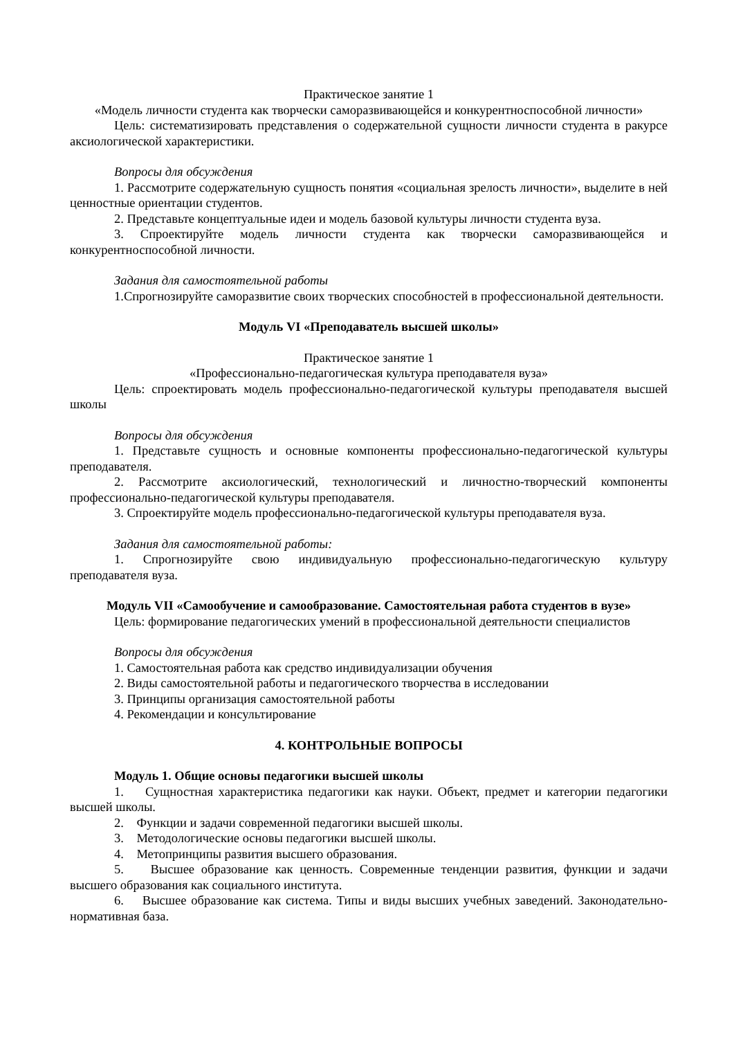Практическое занятие 1
«Модель личности студента как творчески саморазвивающейся и конкурентноспособной личности»
Цель: систематизировать представления о содержательной сущности личности студента в ракурсе аксиологической характеристики.
Вопросы для обсуждения
1. Рассмотрите содержательную сущность понятия «социальная зрелость личности», выделите в ней ценностные ориентации студентов.
2. Представьте концептуальные идеи и модель базовой культуры личности студента вуза.
3. Спроектируйте модель личности студента как творчески саморазвивающейся и конкурентноспособной личности.
Задания для самостоятельной работы
1.Спрогнозируйте саморазвитие своих творческих способностей в профессиональной деятельности.
Модуль VI «Преподаватель высшей школы»
Практическое занятие 1
«Профессионально-педагогическая культура преподавателя вуза»
Цель: спроектировать модель профессионально-педагогической культуры преподавателя высшей школы
Вопросы для обсуждения
1. Представьте сущность и основные компоненты профессионально-педагогической культуры преподавателя.
2. Рассмотрите аксиологический, технологический и личностно-творческий компоненты профессионально-педагогической культуры преподавателя.
3. Спроектируйте модель профессионально-педагогической культуры преподавателя вуза.
Задания для самостоятельной работы:
1. Спрогнозируйте свою индивидуальную профессионально-педагогическую культуру преподавателя вуза.
Модуль VII «Самообучение и самообразование. Самостоятельная работа студентов в вузе»
Цель: формирование педагогических умений в профессиональной деятельности специалистов
Вопросы для обсуждения
1. Самостоятельная работа как средство индивидуализации обучения
2. Виды самостоятельной работы и педагогического творчества в исследовании
3. Принципы организация самостоятельной работы
4. Рекомендации и консультирование
4. КОНТРОЛЬНЫЕ ВОПРОСЫ
Модуль 1. Общие основы педагогики высшей школы
1. Сущностная характеристика педагогики как науки. Объект, предмет и категории педагогики высшей школы.
2. Функции и задачи современной педагогики высшей школы.
3. Методологические основы педагогики высшей школы.
4. Метопринципы развития высшего образования.
5. Высшее образование как ценность. Современные тенденции развития, функции и задачи высшего образования как социального института.
6. Высшее образование как система. Типы и виды высших учебных заведений. Законодательно-нормативная база.